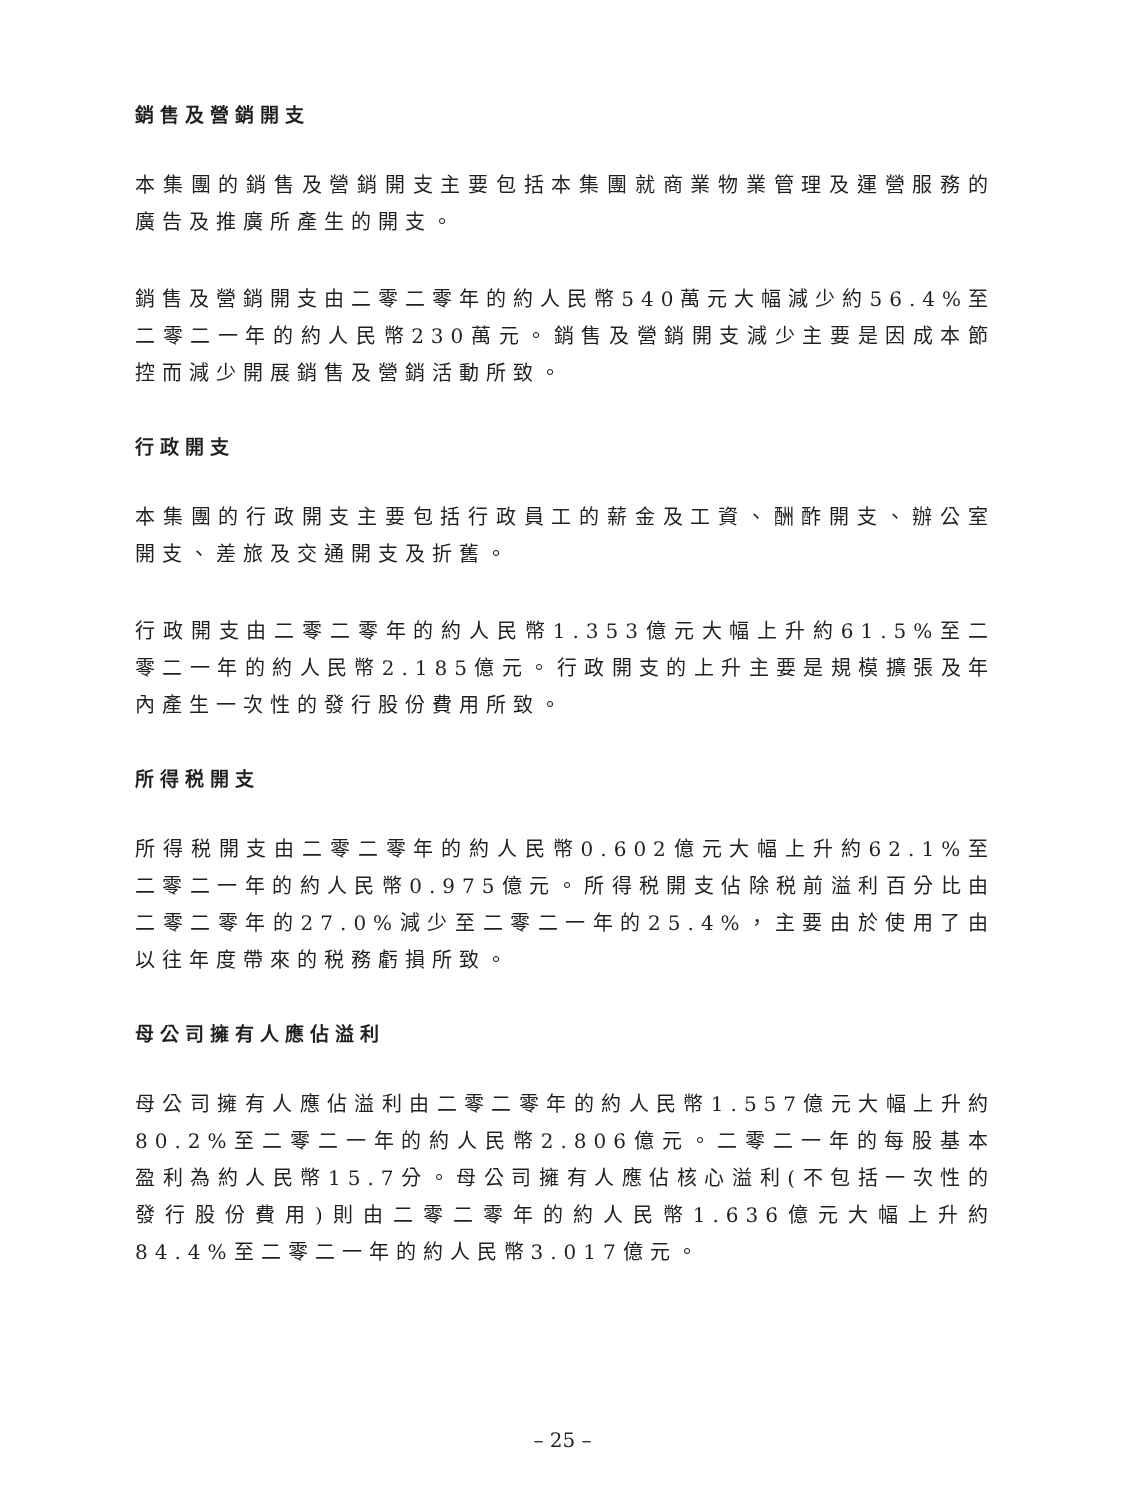銷售及營銷開支
本集團的銷售及營銷開支主要包括本集團就商業物業管理及運營服務的廣告及推廣所產生的開支。
銷售及營銷開支由二零二零年的約人民幣540萬元大幅減少約56.4%至二零二一年的約人民幣230萬元。銷售及營銷開支減少主要是因成本節控而減少開展銷售及營銷活動所致。
行政開支
本集團的行政開支主要包括行政員工的薪金及工資、酬酢開支、辦公室開支、差旅及交通開支及折舊。
行政開支由二零二零年的約人民幣1.353億元大幅上升約61.5%至二零二一年的約人民幣2.185億元。行政開支的上升主要是規模擴張及年內產生一次性的發行股份費用所致。
所得税開支
所得税開支由二零二零年的約人民幣0.602億元大幅上升約62.1%至二零二一年的約人民幣0.975億元。所得税開支佔除税前溢利百分比由二零二零年的27.0%減少至二零二一年的25.4%，主要由於使用了由以往年度帶來的税務虧損所致。
母公司擁有人應佔溢利
母公司擁有人應佔溢利由二零二零年的約人民幣1.557億元大幅上升約80.2%至二零二一年的約人民幣2.806億元。二零二一年的每股基本盈利為約人民幣15.7分。母公司擁有人應佔核心溢利(不包括一次性的發行股份費用)則由二零二零年的約人民幣1.636億元大幅上升約84.4%至二零二一年的約人民幣3.017億元。
– 25 –